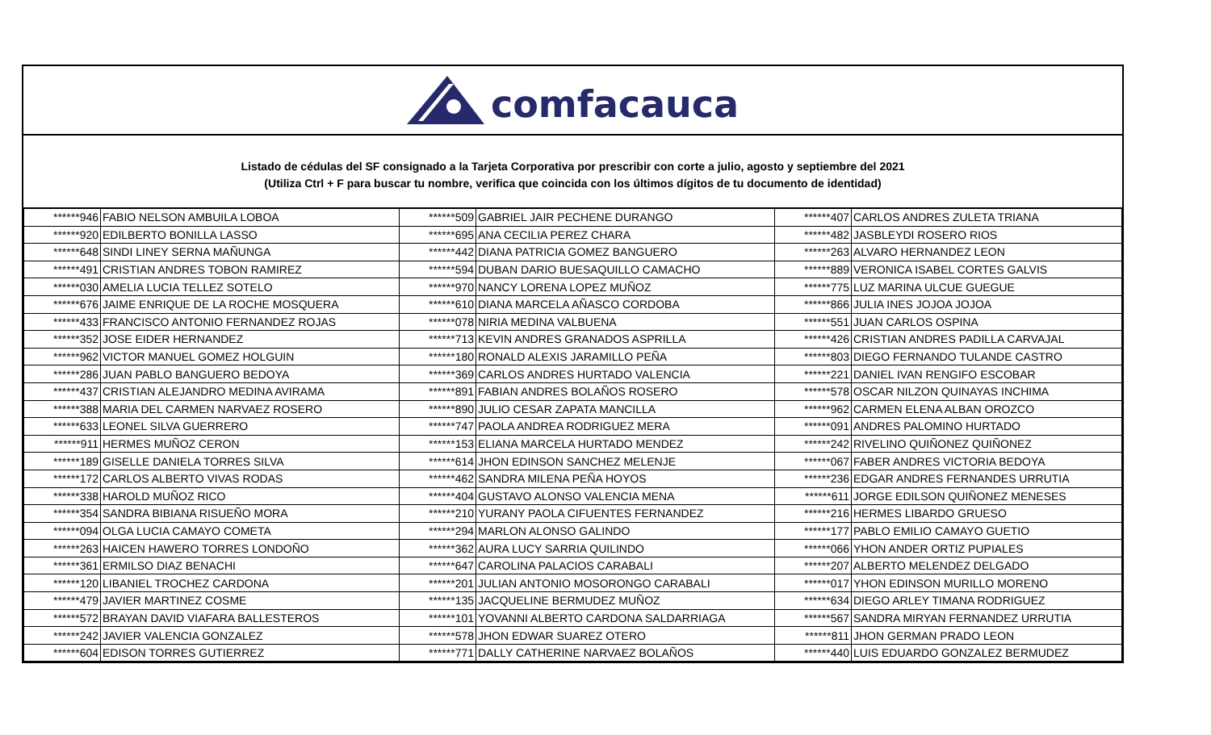comfacauca
Listado de cédulas del SF consignado a la Tarjeta Corporativa por prescribir con corte a julio, agosto y septiembre del 2021
(Utiliza Ctrl + F para buscar tu nombre, verifica que coincida con los últimos dígitos de tu documento de identidad)
| ******946 | FABIO NELSON AMBUILA LOBOA | ******509 | GABRIEL JAIR PECHENE DURANGO | ******407 | CARLOS ANDRES ZULETA TRIANA |
| ******920 | EDILBERTO BONILLA LASSO | ******695 | ANA CECILIA PEREZ CHARA | ******482 | JASBLEYDI ROSERO RIOS |
| ******648 | SINDI LINEY SERNA MAÑUNGA | ******442 | DIANA PATRICIA GOMEZ BANGUERO | ******263 | ALVARO HERNANDEZ LEON |
| ******491 | CRISTIAN ANDRES TOBON RAMIREZ | ******594 | DUBAN DARIO BUESAQUILLO CAMACHO | ******889 | VERONICA ISABEL CORTES GALVIS |
| ******030 | AMELIA LUCIA TELLEZ SOTELO | ******970 | NANCY LORENA LOPEZ MUÑOZ | ******775 | LUZ MARINA ULCUE GUEGUE |
| ******676 | JAIME ENRIQUE DE LA ROCHE MOSQUERA | ******610 | DIANA MARCELA AÑASCO CORDOBA | ******866 | JULIA INES JOJOA JOJOA |
| ******433 | FRANCISCO ANTONIO FERNANDEZ ROJAS | ******078 | NIRIA MEDINA VALBUENA | ******551 | JUAN CARLOS OSPINA |
| ******352 | JOSE EIDER HERNANDEZ | ******713 | KEVIN ANDRES GRANADOS ASPRILLA | ******426 | CRISTIAN ANDRES PADILLA CARVAJAL |
| ******962 | VICTOR MANUEL GOMEZ HOLGUIN | ******180 | RONALD ALEXIS JARAMILLO PEÑA | ******803 | DIEGO FERNANDO TULANDE CASTRO |
| ******286 | JUAN PABLO BANGUERO BEDOYA | ******369 | CARLOS ANDRES HURTADO VALENCIA | ******221 | DANIEL IVAN RENGIFO ESCOBAR |
| ******437 | CRISTIAN ALEJANDRO MEDINA AVIRAMA | ******891 | FABIAN ANDRES BOLAÑOS ROSERO | ******578 | OSCAR NILZON QUINAYAS INCHIMA |
| ******388 | MARIA DEL CARMEN NARVAEZ ROSERO | ******890 | JULIO CESAR ZAPATA MANCILLA | ******962 | CARMEN ELENA ALBAN OROZCO |
| ******633 | LEONEL SILVA GUERRERO | ******747 | PAOLA ANDREA RODRIGUEZ MERA | ******091 | ANDRES PALOMINO HURTADO |
| ******911 | HERMES MUÑOZ CERON | ******153 | ELIANA MARCELA HURTADO MENDEZ | ******242 | RIVELINO QUIÑONEZ QUIÑONEZ |
| ******189 | GISELLE DANIELA TORRES SILVA | ******614 | JHON EDINSON SANCHEZ MELENJE | ******067 | FABER ANDRES VICTORIA BEDOYA |
| ******172 | CARLOS ALBERTO VIVAS RODAS | ******462 | SANDRA MILENA PEÑA HOYOS | ******236 | EDGAR ANDRES FERNANDES URRUTIA |
| ******338 | HAROLD MUÑOZ RICO | ******404 | GUSTAVO ALONSO VALENCIA MENA | ******611 | JORGE EDILSON QUIÑONEZ MENESES |
| ******354 | SANDRA BIBIANA RISUEÑO MORA | ******210 | YURANY PAOLA CIFUENTES FERNANDEZ | ******216 | HERMES LIBARDO GRUESO |
| ******094 | OLGA LUCIA CAMAYO COMETA | ******294 | MARLON ALONSO GALINDO | ******177 | PABLO EMILIO CAMAYO GUETIO |
| ******263 | HAICEN HAWERO TORRES LONDOÑO | ******362 | AURA LUCY SARRIA QUILINDO | ******066 | YHON ANDER ORTIZ PUPIALES |
| ******361 | ERMILSO DIAZ BENACHI | ******647 | CAROLINA PALACIOS CARABALI | ******207 | ALBERTO MELENDEZ DELGADO |
| ******120 | LIBANIEL TROCHEZ CARDONA | ******201 | JULIAN ANTONIO MOSORONGO CARABALI | ******017 | YHON EDINSON MURILLO MORENO |
| ******479 | JAVIER MARTINEZ COSME | ******135 | JACQUELINE BERMUDEZ MUÑOZ | ******634 | DIEGO ARLEY TIMANA RODRIGUEZ |
| ******572 | BRAYAN DAVID VIAFARA BALLESTEROS | ******101 | YOVANNI ALBERTO CARDONA SALDARRIAGA | ******567 | SANDRA MIRYAN FERNANDEZ URRUTIA |
| ******242 | JAVIER VALENCIA GONZALEZ | ******578 | JHON EDWAR SUAREZ OTERO | ******811 | JHON GERMAN PRADO LEON |
| ******604 | EDISON TORRES GUTIERREZ | ******771 | DALLY CATHERINE NARVAEZ BOLAÑOS | ******440 | LUIS EDUARDO GONZALEZ BERMUDEZ |